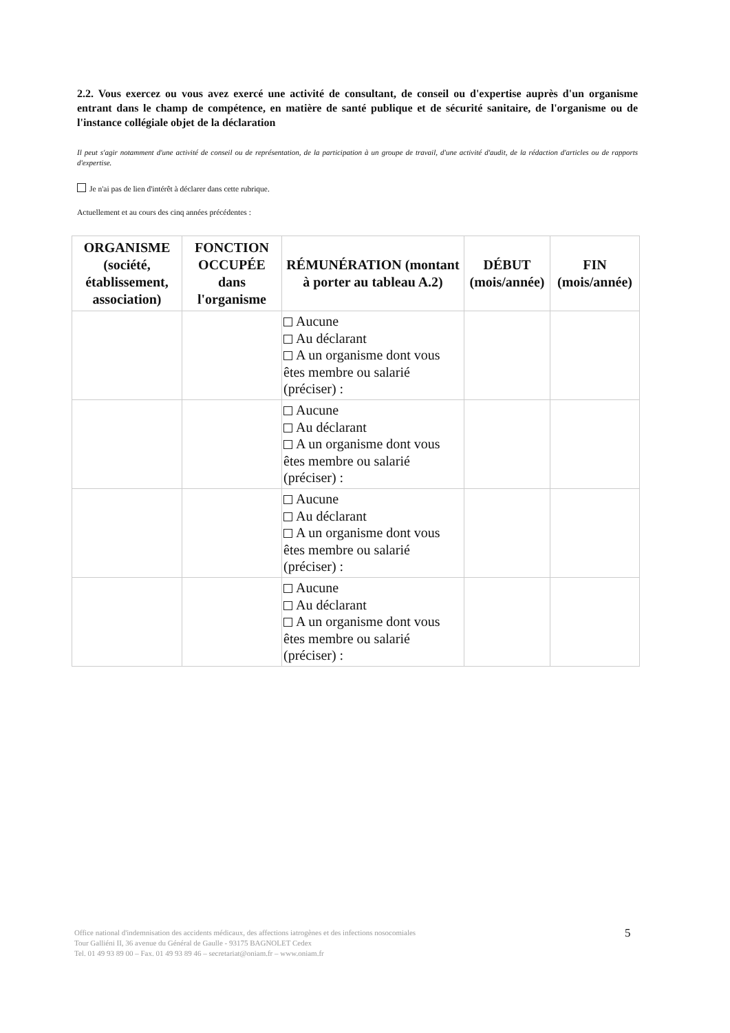2.2. Vous exercez ou vous avez exercé une activité de consultant, de conseil ou d'expertise auprès d'un organisme entrant dans le champ de compétence, en matière de santé publique et de sécurité sanitaire, de l'organisme ou de l'instance collégiale objet de la déclaration
Il peut s'agir notamment d'une activité de conseil ou de représentation, de la participation à un groupe de travail, d'une activité d'audit, de la rédaction d'articles ou de rapports d'expertise.
Je n'ai pas de lien d'intérêt à déclarer dans cette rubrique.
Actuellement et au cours des cinq années précédentes :
| ORGANISME (société, établissement, association) | FONCTION OCCUPÉE dans l'organisme | RÉMUNÉRATION (montant à porter au tableau A.2) | DÉBUT (mois/année) | FIN (mois/année) |
| --- | --- | --- | --- | --- |
| | | Aucune Au déclarant A un organisme dont vous êtes membre ou salarié (préciser) : | | |
| | | Aucune Au déclarant A un organisme dont vous êtes membre ou salarié (préciser) : | | |
| | | Aucune Au déclarant A un organisme dont vous êtes membre ou salarié (préciser) : | | |
| | | Aucune Au déclarant A un organisme dont vous êtes membre ou salarié (préciser) : | | |
Office national d'indemnisation des accidents médicaux, des affections iatrogènes et des infections nosocomiales
Tour Galliéni II, 36 avenue du Général de Gaulle - 93175 BAGNOLET Cedex
Tel. 01 49 93 89 00 – Fax. 01 49 93 89 46 – secretariat@oniam.fr – www.oniam.fr
5